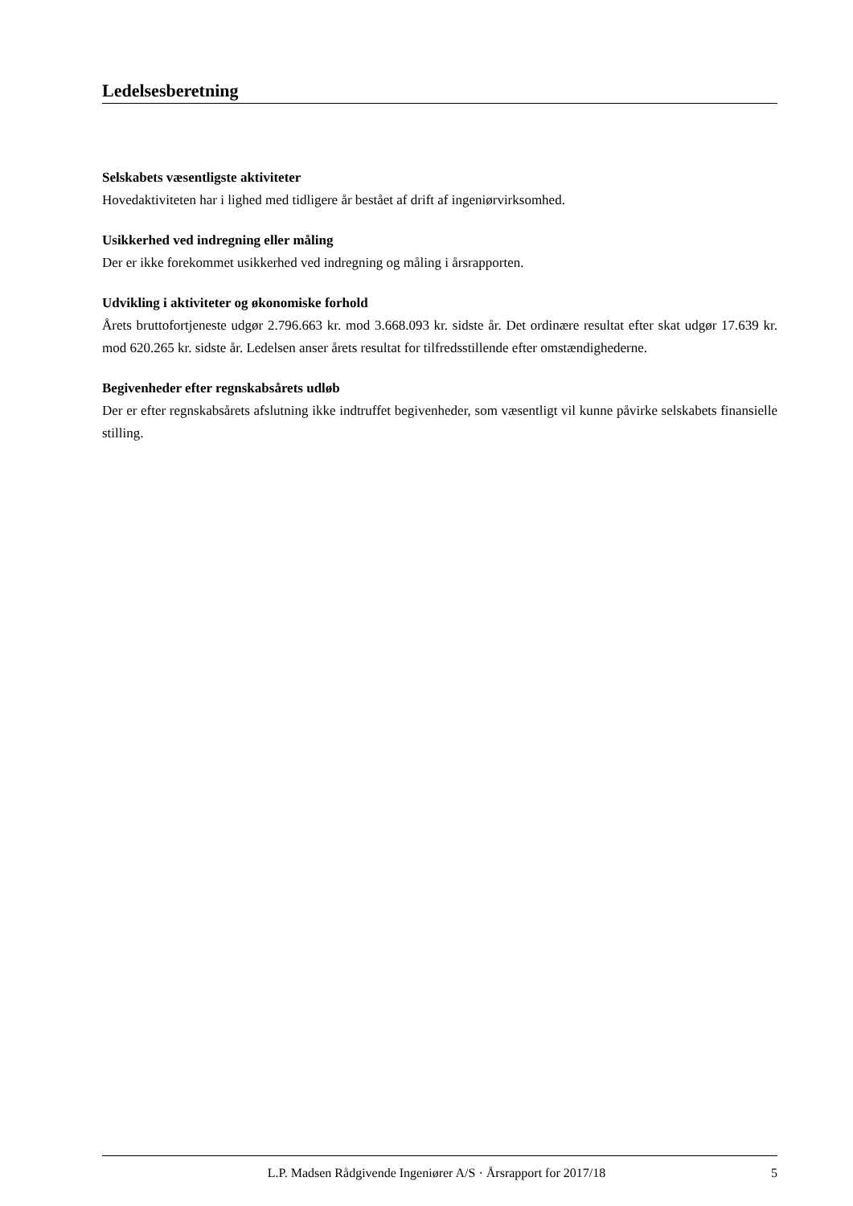Ledelsesberetning
Selskabets væsentligste aktiviteter
Hovedaktiviteten har i lighed med tidligere år bestået af drift af ingeniørvirksomhed.
Usikkerhed ved indregning eller måling
Der er ikke forekommet usikkerhed ved indregning og måling i årsrapporten.
Udvikling i aktiviteter og økonomiske forhold
Årets bruttofortjeneste udgør 2.796.663 kr. mod 3.668.093 kr. sidste år. Det ordinære resultat efter skat udgør 17.639 kr. mod 620.265 kr. sidste år. Ledelsen anser årets resultat for tilfredsstillende efter omstændighederne.
Begivenheder efter regnskabsårets udløb
Der er efter regnskabsårets afslutning ikke indtruffet begivenheder, som væsentligt vil kunne påvirke selskabets finansielle stilling.
L.P. Madsen Rådgivende Ingeniører A/S · Årsrapport for 2017/18 5